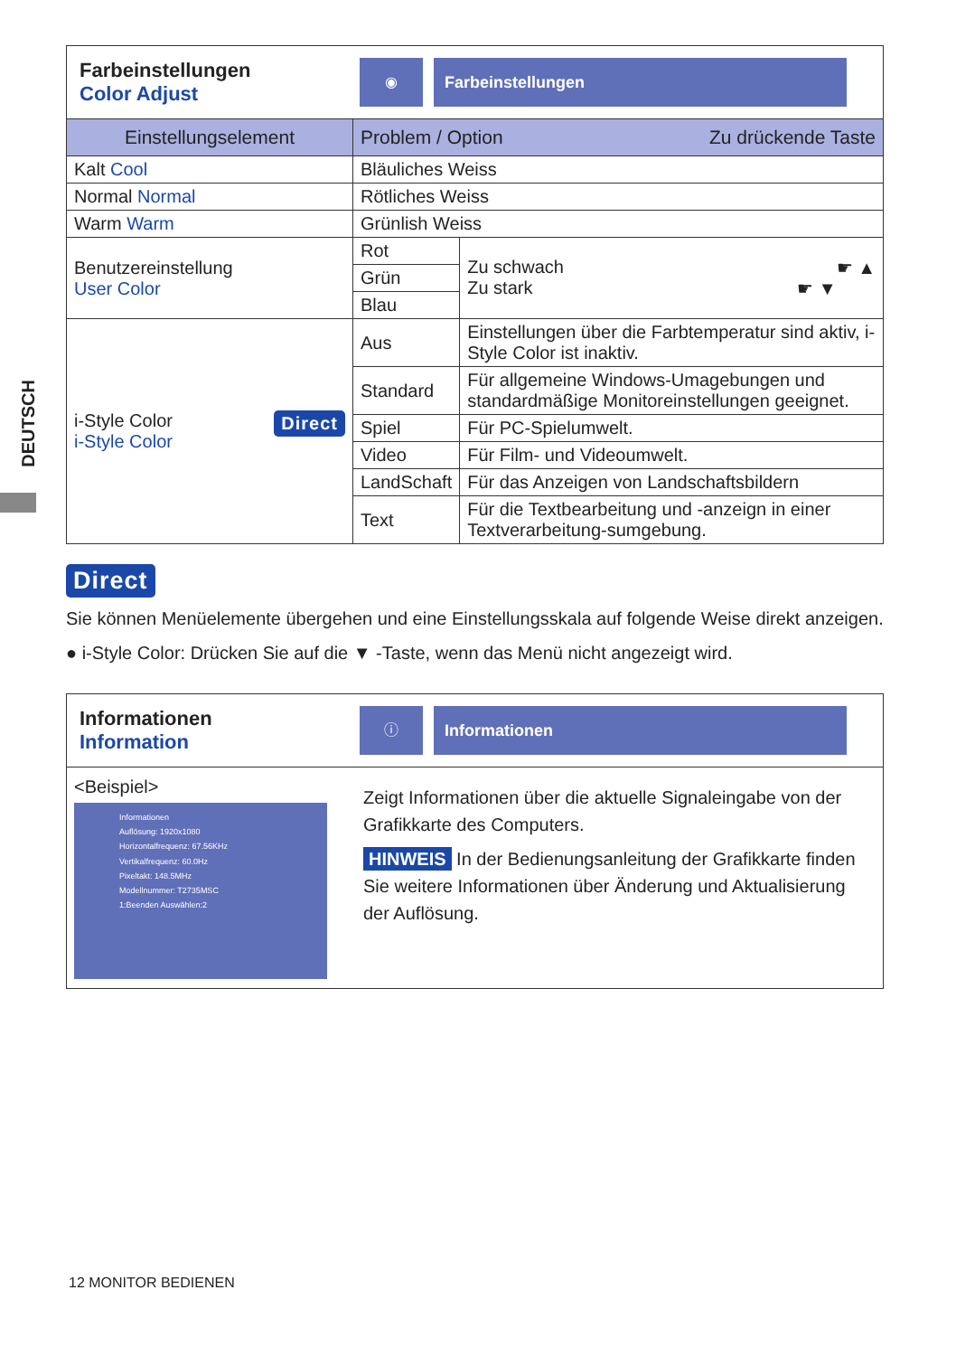DEUTSCH
Farbeinstellungen
Color Adjust
◉ Farbeinstellungen
| Einstellungselement | Problem / Option Zu drückende Taste | |
| --- | --- | --- |
| Kalt Cool | Bläuliches Weiss | |
| Normal Normal | Rötliches Weiss | |
| Warm Warm | Grünlish Weiss | |
| Benutzereinstellung User Color | Rot | Zu schwach ☛ ▲ Zu stark ☛ ▼ |
| | Grün | |
| | Blau | |
| i-Style Color Direct i-Style Color | Aus | Einstellungen über die Farbtemperatur sind aktiv, i-Style Color ist inaktiv. |
| | Standard | Für allgemeine Windows-Umagebungen und standardmäßige Monitoreinstellungen geeignet. |
| | Spiel | Für PC-Spielumwelt. |
| | Video | Für Film- und Videoumwelt. |
| | LandSchaft | Für das Anzeigen von Landschaftsbildern |
| | Text | Für die Textbearbeitung und -anzeign in einer Textverarbeitung-sumgebung. |
Direct
Sie können Menüelemente übergehen und eine Einstellungsskala auf folgende Weise direkt anzeigen.
● i-Style Color: Drücken Sie auf die ▼ -Taste, wenn das Menü nicht angezeigt wird.
Informationen
Information
ⓘ Informationen
<Beispiel>
Informationen
Auflösung: 1920x1080
Horizontalfrequenz: 67.56KHz
Vertikalfrequenz: 60.0Hz
Pixeltakt: 148.5MHz
Modellnummer: T2735MSC
1:Beenden Auswählen:2
Zeigt Informationen über die aktuelle Signaleingabe von der Grafikkarte des Computers.
HINWEIS In der Bedienungsanleitung der Grafikkarte finden Sie weitere Informationen über Änderung und Aktualisierung der Auflösung.
12 MONITOR BEDIENEN